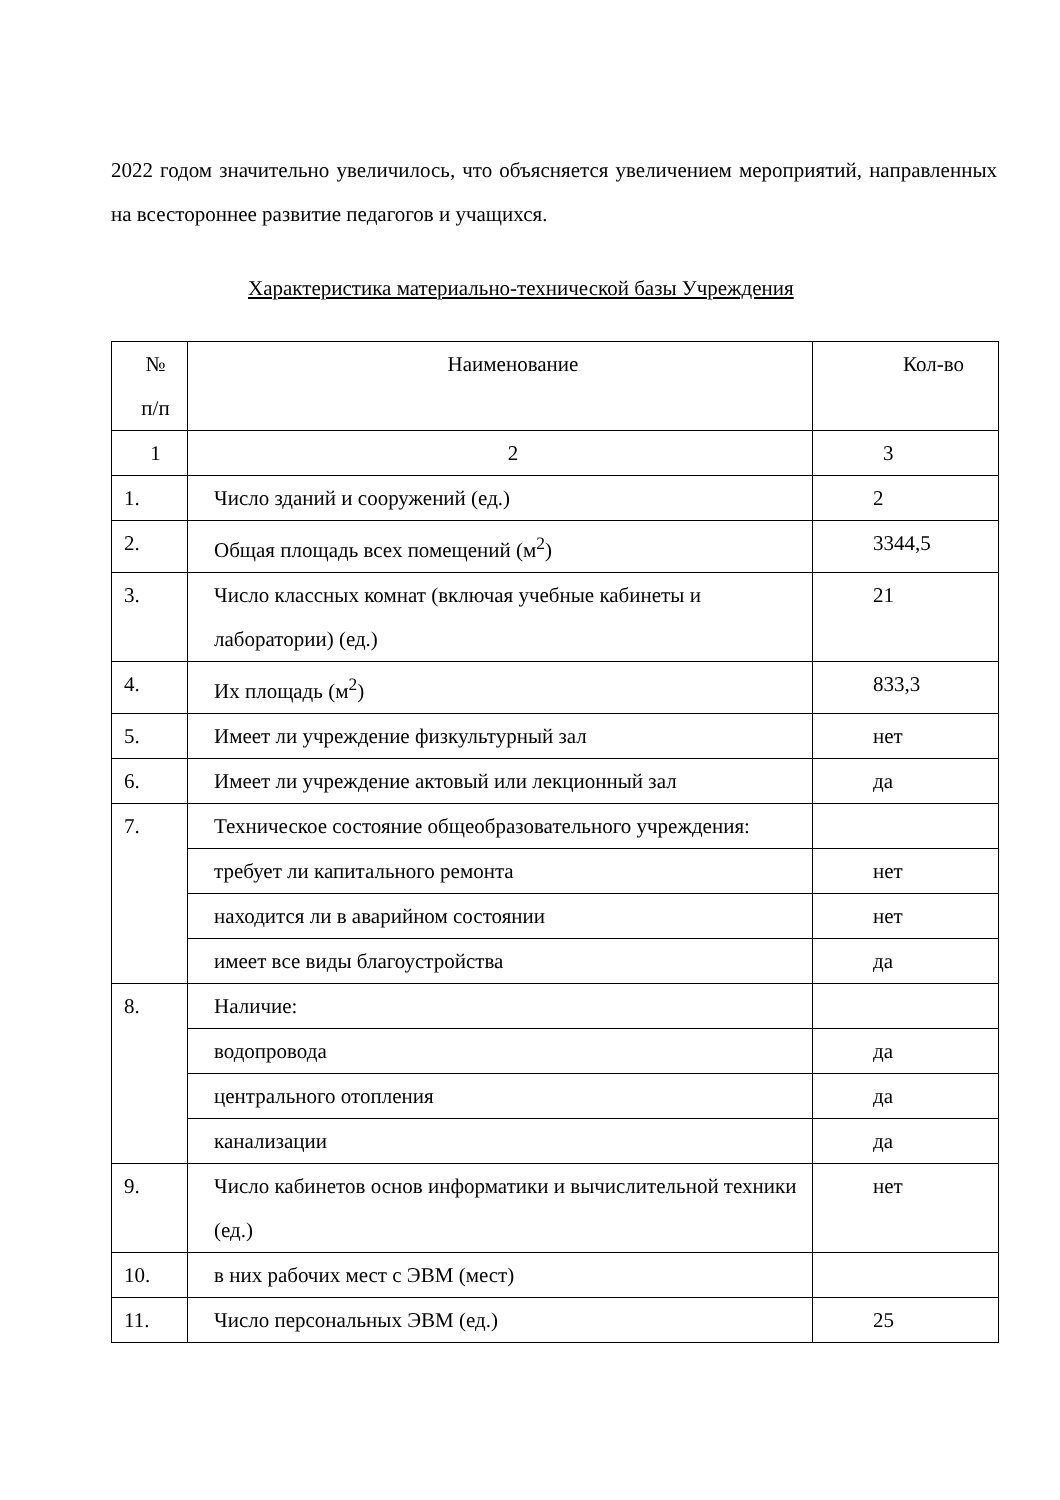2022 годом значительно увеличилось, что объясняется увеличением мероприятий, направленных на всестороннее развитие педагогов и учащихся.
Характеристика материально-технической базы Учреждения
| № п/п | Наименование | Кол-во |
| 1 | 2 | 3 |
| 1. | Число зданий и сооружений (ед.) | 2 |
| 2. | Общая площадь всех помещений (м<sup>2</sup>) | 3344,5 |
| 3. | Число классных комнат (включая учебные кабинеты и лаборатории) (ед.) | 21 |
| 4. | Их площадь (м<sup>2</sup>) | 833,3 |
| 5. | Имеет ли учреждение физкультурный зал | нет |
| 6. | Имеет ли учреждение актовый или лекционный зал | да |
| 7. | Техническое состояние общеобразовательного учреждения: | |
| | требует ли капитального ремонта | нет |
| | находится ли в аварийном состоянии | нет |
| | имеет все виды благоустройства | да |
| 8. | Наличие: | |
| | водопровода | да |
| | центрального отопления | да |
| | канализации | да |
| 9. | Число кабинетов основ информатики и вычислительной техники (ед.) | нет |
| 10. | в них рабочих мест с ЭВМ (мест) | |
| 11. | Число персональных ЭВМ (ед.) | 25 |